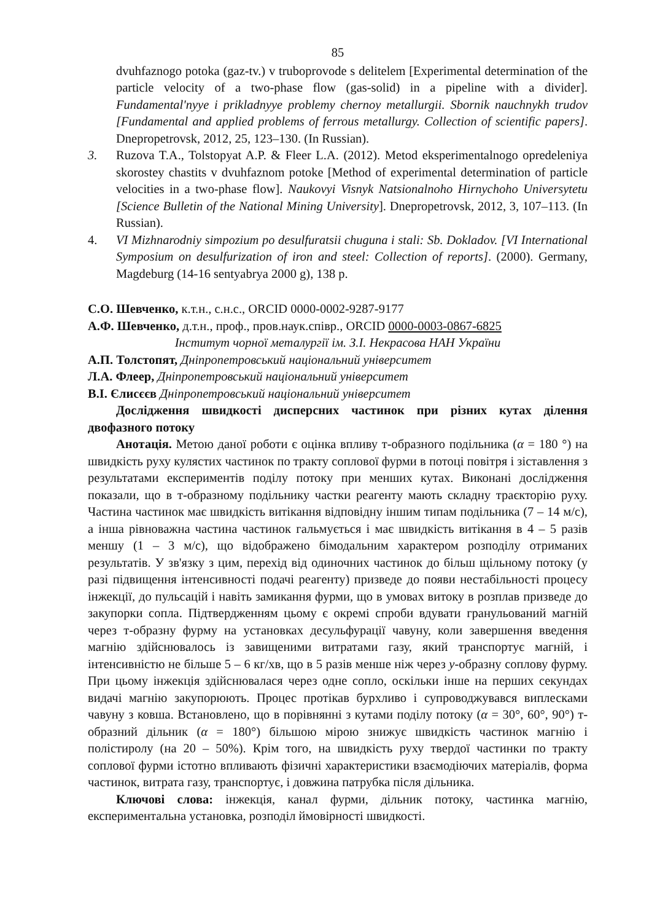85
dvuhfaznogo potoka (gaz-tv.) v truboprovode s delitelem [Experimental determination of the particle velocity of a two-phase flow (gas-solid) in a pipeline with a divider]. Fundamental'nyye i prikladnyye problemy chernoy metallurgii. Sbornik nauchnykh trudov [Fundamental and applied problems of ferrous metallurgy. Collection of scientific papers]. Dnepropetrovsk, 2012, 25, 123–130. (In Russian).
3. Ruzova T.A., Tolstopyat A.P. & Fleer L.A. (2012). Metod eksperimentalnogo opredeleniya skorostey chastits v dvuhfaznom potoke [Method of experimental determination of particle velocities in a two-phase flow]. Naukovyi Visnyk Natsionalnoho Hirnychoho Universytetu [Science Bulletin of the National Mining University]. Dnepropetrovsk, 2012, 3, 107–113. (In Russian).
4. VI Mizhnarodniy simpozium po desulfuratsii chuguna i stali: Sb. Dokladov. [VI International Symposium on desulfurization of iron and steel: Collection of reports]. (2000). Germany, Magdeburg (14-16 sentyabrya 2000 g), 138 p.
С.О. Шевченко, к.т.н., с.н.с., ORCID 0000-0002-9287-9177
А.Ф. Шевченко, д.т.н., проф., пров.наук.співр., ORCID 0000-0003-0867-6825
Інститут чорної металургії ім. З.І. Некрасова НАН України
А.П. Толстопят, Дніпропетровський національний університет
Л.А. Флеер, Дніпропетровський національний університет
В.І. Єлисєєв Дніпропетровський національний університет
Дослідження швидкості дисперсних частинок при різних кутах ділення двофазного потоку
Анотація. Метою даної роботи є оцінка впливу т-образного подільника (α = 180 °) на швидкість руху кулястих частинок по тракту соплової фурми в потоці повітря і зіставлення з результатами експериментів поділу потоку при менших кутах. Виконані дослідження показали, що в т-образному подільнику частки реагенту мають складну траєкторію руху. Частина частинок має швидкість витікання відповідну іншим типам подільника (7 – 14 м/с), а інша рівноважна частина частинок гальмується і має швидкість витікання в 4 – 5 разів меншу (1 – 3 м/с), що відображено бімодальним характером розподілу отриманих результатів. У зв'язку з цим, перехід від одиночних частинок до більш щільному потоку (у разі підвищення інтенсивності подачі реагенту) призведе до появи нестабільності процесу інжекції, до пульсацій і навіть замикання фурми, що в умовах витоку в розплав призведе до закупорки сопла. Підтвердженням цьому є окремі спроби вдувати гранульований магній через т-образну фурму на установках десульфурації чавуну, коли завершення введення магнію здійснювалось із завищеними витратами газу, який транспортує магній, і інтенсивністю не більше 5 – 6 кг/хв, що в 5 разів менше ніж через y-образну соплову фурму. При цьому інжекція здійснювалася через одне сопло, оскільки інше на перших секундах видачі магнію закупорюють. Процес протікав бурхливо і супроводжувався виплесками чавуну з ковша. Встановлено, що в порівнянні з кутами поділу потоку (α = 30°, 60°, 90°) т-образний дільник (α = 180°) більшою мірою знижує швидкість частинок магнію і полістиролу (на 20 – 50%). Крім того, на швидкість руху твердої частинки по тракту соплової фурми істотно впливають фізичні характеристики взаємодіючих матеріалів, форма частинок, витрата газу, транспортує, і довжина патрубка після дільника.
Ключові слова: інжекція, канал фурми, дільник потоку, частинка магнію, експериментальна установка, розподіл ймовірності швидкості.